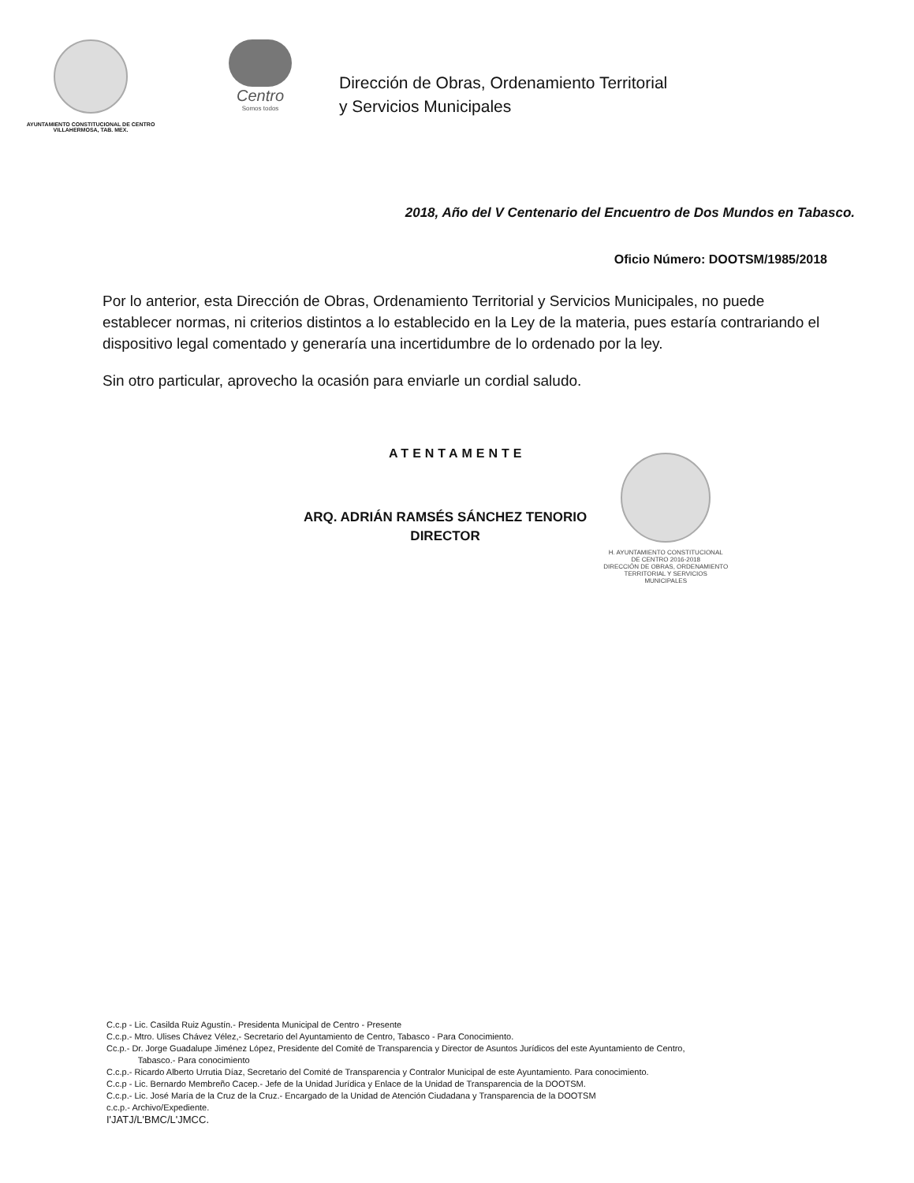AYUNTAMIENTO CONSTITUCIONAL DE CENTRO
VILLAHERMOSA, TAB. MEX.
Centro
Somos todos
Dirección de Obras, Ordenamiento Territorial
y Servicios Municipales
2018, Año del V Centenario del Encuentro de Dos Mundos en Tabasco.
Oficio Número: DOOTSM/1985/2018
Por lo anterior, esta Dirección de Obras, Ordenamiento Territorial y Servicios Municipales, no puede establecer normas, ni criterios distintos a lo establecido en la Ley de la materia, pues estaría contrariando el dispositivo legal comentado y generaría una incertidumbre de lo ordenado por la ley.
Sin otro particular, aprovecho la ocasión para enviarle un cordial saludo.
ATENTAMENTE
ARQ. ADRIÁN RAMSÉS SÁNCHEZ TENORIO
DIRECTOR
H. AYUNTAMIENTO CONSTITUCIONAL
DE CENTRO 2016-2018
DIRECCIÓN DE OBRAS, ORDENAMIENTO
TERRITORIAL Y SERVICIOS
MUNICIPALES
C.c.p - Lic. Casilda Ruiz Agustín.- Presidenta Municipal de Centro - Presente
C.c.p.- Mtro. Ulises Chávez Vélez,- Secretario del Ayuntamiento de Centro, Tabasco - Para Conocimiento.
Cc.p.- Dr. Jorge Guadalupe Jiménez López, Presidente del Comité de Transparencia y Director de Asuntos Jurídicos del este Ayuntamiento de Centro,
Tabasco.- Para conocimiento
C.c.p.- Ricardo Alberto Urrutia Díaz, Secretario del Comité de Transparencia y Contralor Municipal de este Ayuntamiento. Para conocimiento.
C.c.p - Lic. Bernardo Membreño Cacep.- Jefe de la Unidad Jurídica y Enlace de la Unidad de Transparencia de la DOOTSM.
C.c.p.- Lic. José María de la Cruz de la Cruz.- Encargado de la Unidad de Atención Ciudadana y Transparencia de la DOOTSM
c.c.p.- Archivo/Expediente.
I'JATJ/L'BMC/L'JMCC.